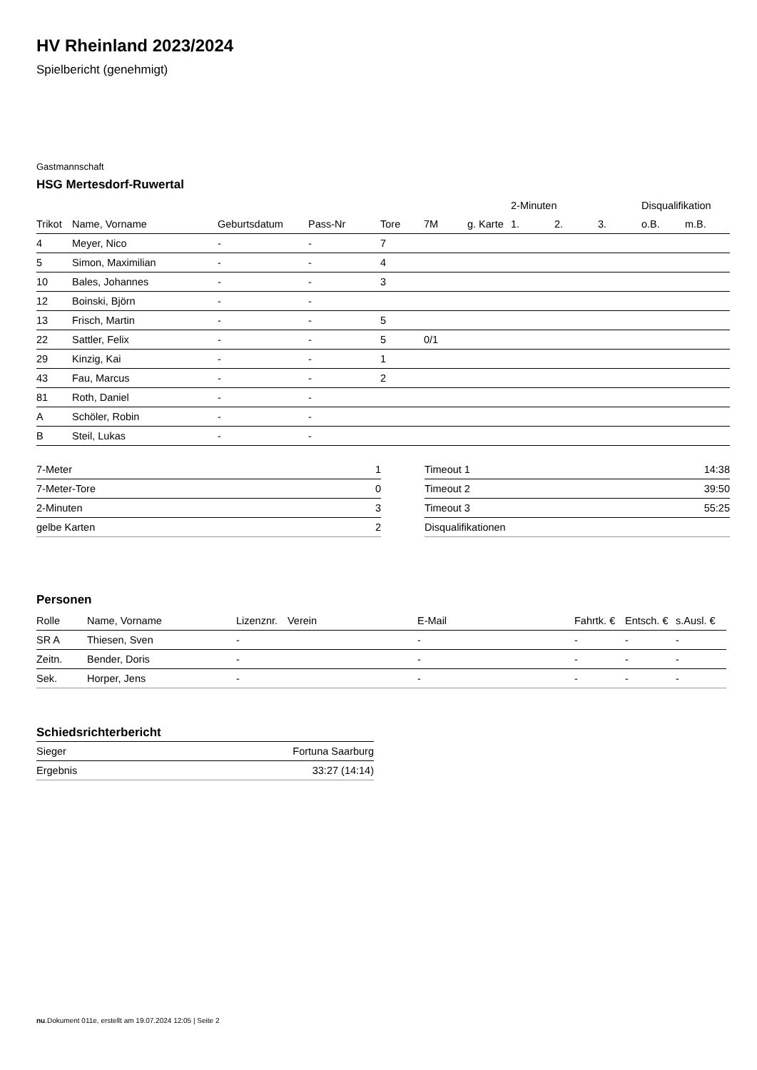HV Rheinland 2023/2024
Spielbericht (genehmigt)
Gastmannschaft
HSG Mertesdorf-Ruwertal
| | | | | | | | 2-Minuten | | | Disqualifikation | |
| --- | --- | --- | --- | --- | --- | --- | --- | --- | --- | --- | --- |
| Trikot | Name, Vorname | Geburtsdatum | Pass-Nr | Tore | 7M | g. Karte | 1. | 2. | 3. | o.B. | m.B. |
| 4 | Meyer, Nico | - | - | 7 | | | | | | | |
| 5 | Simon, Maximilian | - | - | 4 | | | | | | | |
| 10 | Bales, Johannes | - | - | 3 | | | | | | | |
| 12 | Boinski, Björn | - | - | | | | | | | | |
| 13 | Frisch, Martin | - | - | 5 | | | | | | | |
| 22 | Sattler, Felix | - | - | 5 | 0/1 | | | | | | |
| 29 | Kinzig, Kai | - | - | 1 | | | | | | | |
| 43 | Fau, Marcus | - | - | 2 | | | | | | | |
| 81 | Roth, Daniel | - | - | | | | | | | | |
| A | Schöler, Robin | - | - | | | | | | | | |
| B | Steil, Lukas | - | - | | | | | | | | |
| 7-Meter | 1 |
| 7-Meter-Tore | 0 |
| 2-Minuten | 3 |
| gelbe Karten | 2 |
| Timeout 1 | 14:38 |
| Timeout 2 | 39:50 |
| Timeout 3 | 55:25 |
| Disqualifikationen | |
Personen
| Rolle | Name, Vorname | Lizenznr. | Verein | E-Mail | Fahrtk. € | Entsch. € | s.Ausl. € |
| --- | --- | --- | --- | --- | --- | --- | --- |
| SR A | Thiesen, Sven | - | | - | - | - | - |
| Zeitn. | Bender, Doris | - | | - | - | - | - |
| Sek. | Horper, Jens | - | | - | - | - | - |
Schiedsrichterbericht
| Sieger | Fortuna Saarburg |
| Ergebnis | 33:27 (14:14) |
nu.Dokument 011e, erstellt am 19.07.2024 12:05 | Seite 2